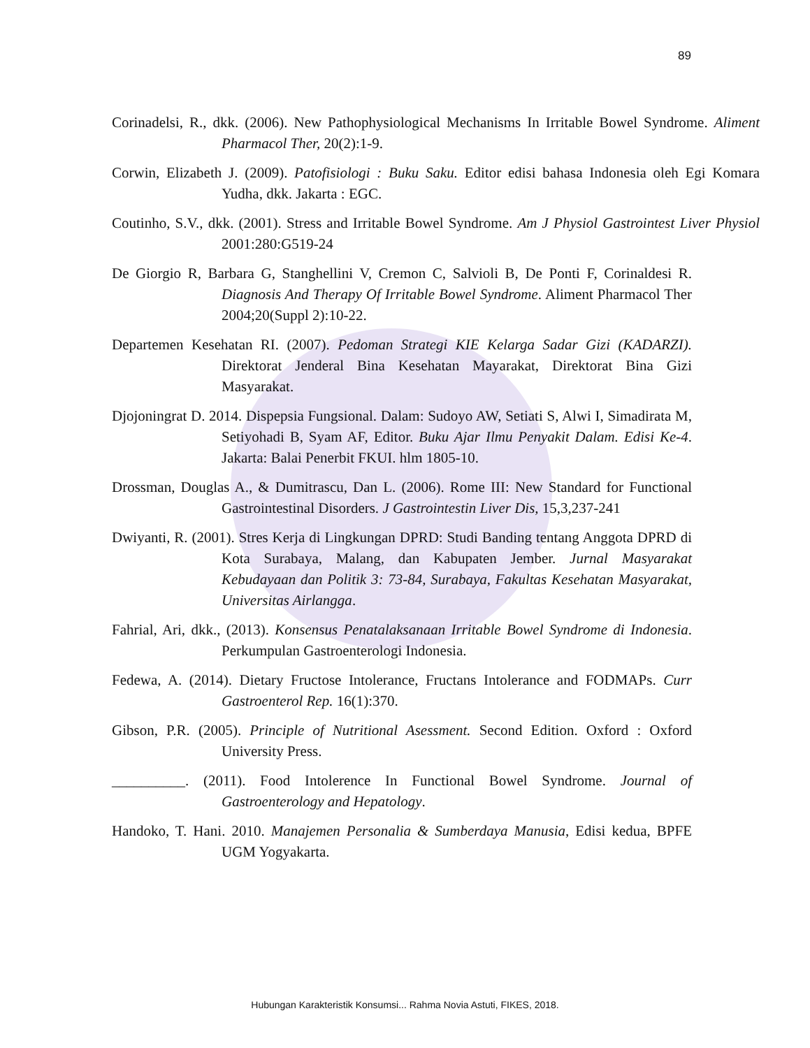89
Corinadelsi, R., dkk. (2006). New Pathophysiological Mechanisms In Irritable Bowel Syndrome. Aliment Pharmacol Ther, 20(2):1-9.
Corwin, Elizabeth J. (2009). Patofisiologi : Buku Saku. Editor edisi bahasa Indonesia oleh Egi Komara Yudha, dkk. Jakarta : EGC.
Coutinho, S.V., dkk. (2001). Stress and Irritable Bowel Syndrome. Am J Physiol Gastrointest Liver Physiol 2001:280:G519-24
De Giorgio R, Barbara G, Stanghellini V, Cremon C, Salvioli B, De Ponti F, Corinaldesi R. Diagnosis And Therapy Of Irritable Bowel Syndrome. Aliment Pharmacol Ther 2004;20(Suppl 2):10-22.
Departemen Kesehatan RI. (2007). Pedoman Strategi KIE Kelarga Sadar Gizi (KADARZI). Direktorat Jenderal Bina Kesehatan Mayarakat, Direktorat Bina Gizi Masyarakat.
Djojoningrat D. 2014. Dispepsia Fungsional. Dalam: Sudoyo AW, Setiati S, Alwi I, Simadirata M, Setiyohadi B, Syam AF, Editor. Buku Ajar Ilmu Penyakit Dalam. Edisi Ke-4. Jakarta: Balai Penerbit FKUI. hlm 1805-10.
Drossman, Douglas A., & Dumitrascu, Dan L. (2006). Rome III: New Standard for Functional Gastrointestinal Disorders. J Gastrointestin Liver Dis, 15,3,237-241
Dwiyanti, R. (2001). Stres Kerja di Lingkungan DPRD: Studi Banding tentang Anggota DPRD di Kota Surabaya, Malang, dan Kabupaten Jember. Jurnal Masyarakat Kebudayaan dan Politik 3: 73-84, Surabaya, Fakultas Kesehatan Masyarakat, Universitas Airlangga.
Fahrial, Ari, dkk., (2013). Konsensus Penatalaksanaan Irritable Bowel Syndrome di Indonesia. Perkumpulan Gastroenterologi Indonesia.
Fedewa, A. (2014). Dietary Fructose Intolerance, Fructans Intolerance and FODMAPs. Curr Gastroenterol Rep. 16(1):370.
Gibson, P.R. (2005). Principle of Nutritional Asessment. Second Edition. Oxford : Oxford University Press.
__________. (2011). Food Intolerence In Functional Bowel Syndrome. Journal of Gastroenterology and Hepatology.
Handoko, T. Hani. 2010. Manajemen Personalia & Sumberdaya Manusia, Edisi kedua, BPFE UGM Yogyakarta.
Hubungan Karakteristik Konsumsi... Rahma Novia Astuti, FIKES, 2018.